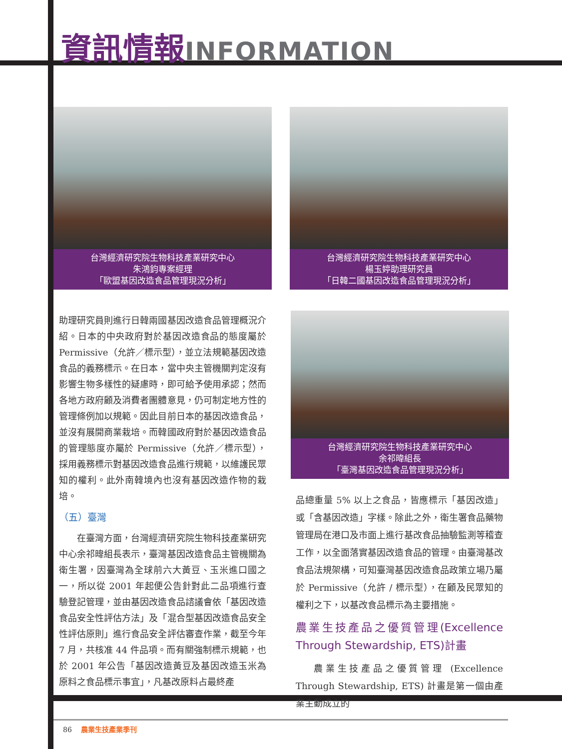資訊情報 INFORMATION
台灣經濟研究院生物科技產業研究中心
朱鴻鈞專案經理
「歐盟基因改造食品管理現況分析」
台灣經濟研究院生物科技產業研究中心
楊玉婷助理研究員
「日韓二國基因改造食品管理現況分析」
台灣經濟研究院生物科技產業研究中心
余祁暐組長
「臺灣基因改造食品管理現況分析」
助理研究員則進行日韓兩國基因改造食品管理概況介紹。日本的中央政府對於基因改造食品的態度屬於 Permissive（允許／標示型），並立法規範基因改造食品的義務標示。在日本，當中央主管機關判定沒有影響生物多樣性的疑慮時，即可給予使用承認；然而各地方政府顧及消費者團體意見，仍可制定地方性的管理條例加以規範。因此目前日本的基因改造食品，並沒有展開商業栽培。而韓國政府對於基因改造食品的管理態度亦屬於 Permissive（允許／標示型），採用義務標示對基因改造食品進行規範，以維護民眾知的權利。此外南韓境內也沒有基因改造作物的栽培。
（五）臺灣
在臺灣方面，台灣經濟研究院生物科技產業研究中心余祁暐組長表示，臺灣基因改造食品主管機關為衛生署，因臺灣為全球前六大黃豆、玉米進口國之一，所以從 2001 年起便公告針對此二品項進行查驗登記管理，並由基因改造食品諮議會依「基因改造食品安全性評估方法」及「混合型基因改造食品安全性評估原則」進行食品安全評估審查作業，截至今年 7 月，共核准 44 件品項。而有關強制標示規範，也於 2001 年公告「基因改造黃豆及基因改造玉米為原料之食品標示事宜」，凡基改原料占最終產
品總重量 5% 以上之食品，皆應標示「基因改造」或「含基因改造」字樣。除此之外，衛生署食品藥物管理局在港口及市面上進行基改食品抽驗監測等稽查工作，以全面落實基因改造食品的管理。由臺灣基改食品法規架構，可知臺灣基因改造食品政策立場乃屬於 Permissive（允許 / 標示型），在顧及民眾知的權利之下，以基改食品標示為主要措施。
農業生技產品之優質管理(Excellence Through Stewardship, ETS)計畫
農業生技產品之優質管理 (Excellence Through Stewardship, ETS) 計畫是第一個由產業主動成立的
86 農業生技產業季刊